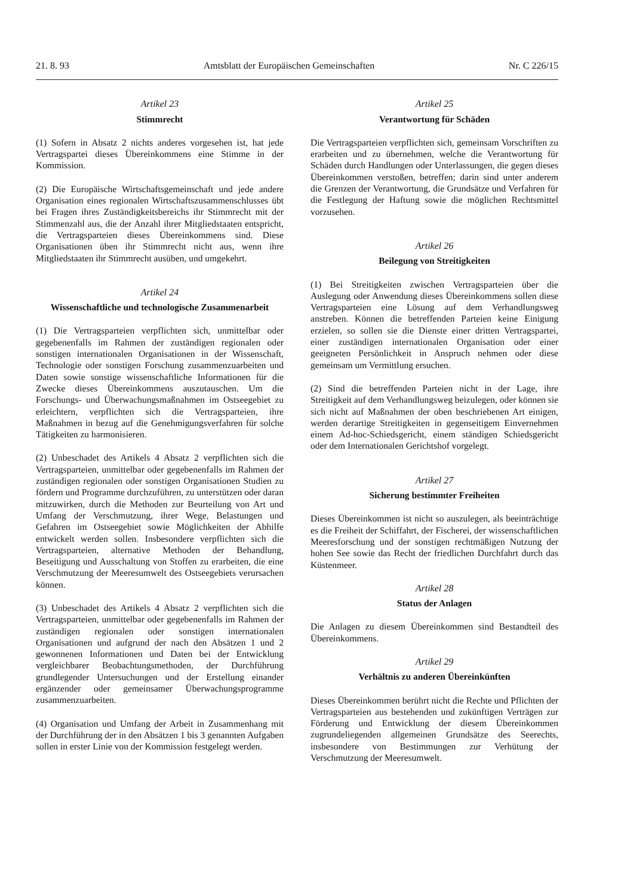21. 8. 93 Amtsblatt der Europäischen Gemeinschaften Nr. C 226/15
Artikel 23
Stimmrecht
(1) Sofern in Absatz 2 nichts anderes vorgesehen ist, hat jede Vertragspartei dieses Übereinkommens eine Stimme in der Kommission.
(2) Die Europäische Wirtschaftsgemeinschaft und jede andere Organisation eines regionalen Wirtschaftszusammenschlusses übt bei Fragen ihres Zuständigkeitsbereichs ihr Stimmrecht mit der Stimmenzahl aus, die der Anzahl ihrer Mitgliedstaaten entspricht, die Vertragsparteien dieses Übereinkommens sind. Diese Organisationen üben ihr Stimmrecht nicht aus, wenn ihre Mitgliedstaaten ihr Stimmrecht ausüben, und umgekehrt.
Artikel 24
Wissenschaftliche und technologische Zusammenarbeit
(1) Die Vertragsparteien verpflichten sich, unmittelbar oder gegebenenfalls im Rahmen der zuständigen regionalen oder sonstigen internationalen Organisationen in der Wissenschaft, Technologie oder sonstigen Forschung zusammenzuarbeiten und Daten sowie sonstige wissenschaftliche Informationen für die Zwecke dieses Übereinkommens auszutauschen. Um die Forschungs- und Überwachungsmaßnahmen im Ostseegebiet zu erleichtern, verpflichten sich die Vertragsparteien, ihre Maßnahmen in bezug auf die Genehmigungsverfahren für solche Tätigkeiten zu harmonisieren.
(2) Unbeschadet des Artikels 4 Absatz 2 verpflichten sich die Vertragsparteien, unmittelbar oder gegebenenfalls im Rahmen der zuständigen regionalen oder sonstigen Organisationen Studien zu fördern und Programme durchzuführen, zu unterstützen oder daran mitzuwirken, durch die Methoden zur Beurteilung von Art und Umfang der Verschmutzung, ihrer Wege, Belastungen und Gefahren im Ostseegebiet sowie Möglichkeiten der Abhilfe entwickelt werden sollen. Insbesondere verpflichten sich die Vertragsparteien, alternative Methoden der Behandlung, Beseitigung und Ausschaltung von Stoffen zu erarbeiten, die eine Verschmutzung der Meeresumwelt des Ostseegebiets verursachen können.
(3) Unbeschadet des Artikels 4 Absatz 2 verpflichten sich die Vertragsparteien, unmittelbar oder gegebenenfalls im Rahmen der zuständigen regionalen oder sonstigen internationalen Organisationen und aufgrund der nach den Absätzen 1 und 2 gewonnenen Informationen und Daten bei der Entwicklung vergleichbarer Beobachtungsmethoden, der Durchführung grundlegender Untersuchungen und der Erstellung einander ergänzender oder gemeinsamer Überwachungsprogramme zusammenzuarbeiten.
(4) Organisation und Umfang der Arbeit in Zusammenhang mit der Durchführung der in den Absätzen 1 bis 3 genannten Aufgaben sollen in erster Linie von der Kommission festgelegt werden.
Artikel 25
Verantwortung für Schäden
Die Vertragsparteien verpflichten sich, gemeinsam Vorschriften zu erarbeiten und zu übernehmen, welche die Verantwortung für Schäden durch Handlungen oder Unterlassungen, die gegen dieses Übereinkommen verstoßen, betreffen; darin sind unter anderem die Grenzen der Verantwortung, die Grundsätze und Verfahren für die Festlegung der Haftung sowie die möglichen Rechtsmittel vorzusehen.
Artikel 26
Beilegung von Streitigkeiten
(1) Bei Streitigkeiten zwischen Vertragsparteien über die Auslegung oder Anwendung dieses Übereinkommens sollen diese Vertragsparteien eine Lösung auf dem Verhandlungsweg anstreben. Können die betreffenden Parteien keine Einigung erzielen, so sollen sie die Dienste einer dritten Vertragspartei, einer zuständigen internationalen Organisation oder einer geeigneten Persönlichkeit in Anspruch nehmen oder diese gemeinsam um Vermittlung ersuchen.
(2) Sind die betreffenden Parteien nicht in der Lage, ihre Streitigkeit auf dem Verhandlungsweg beizulegen, oder können sie sich nicht auf Maßnahmen der oben beschriebenen Art einigen, werden derartige Streitigkeiten in gegenseitigem Einvernehmen einem Ad-hoc-Schiedsgericht, einem ständigen Schiedsgericht oder dem Internationalen Gerichtshof vorgelegt.
Artikel 27
Sicherung bestimmter Freiheiten
Dieses Übereinkommen ist nicht so auszulegen, als beeinträchtige es die Freiheit der Schiffahrt, der Fischerei, der wissenschaftlichen Meeresforschung und der sonstigen rechtmäßigen Nutzung der hohen See sowie das Recht der friedlichen Durchfahrt durch das Küstenmeer.
Artikel 28
Status der Anlagen
Die Anlagen zu diesem Übereinkommen sind Bestandteil des Übereinkommens.
Artikel 29
Verhältnis zu anderen Übereinkünften
Dieses Übereinkommen berührt nicht die Rechte und Pflichten der Vertragsparteien aus bestehenden und zukünftigen Verträgen zur Förderung und Entwicklung der diesem Übereinkommen zugrundeliegenden allgemeinen Grundsätze des Seerechts, insbesondere von Bestimmungen zur Verhütung der Verschmutzung der Meeresumwelt.